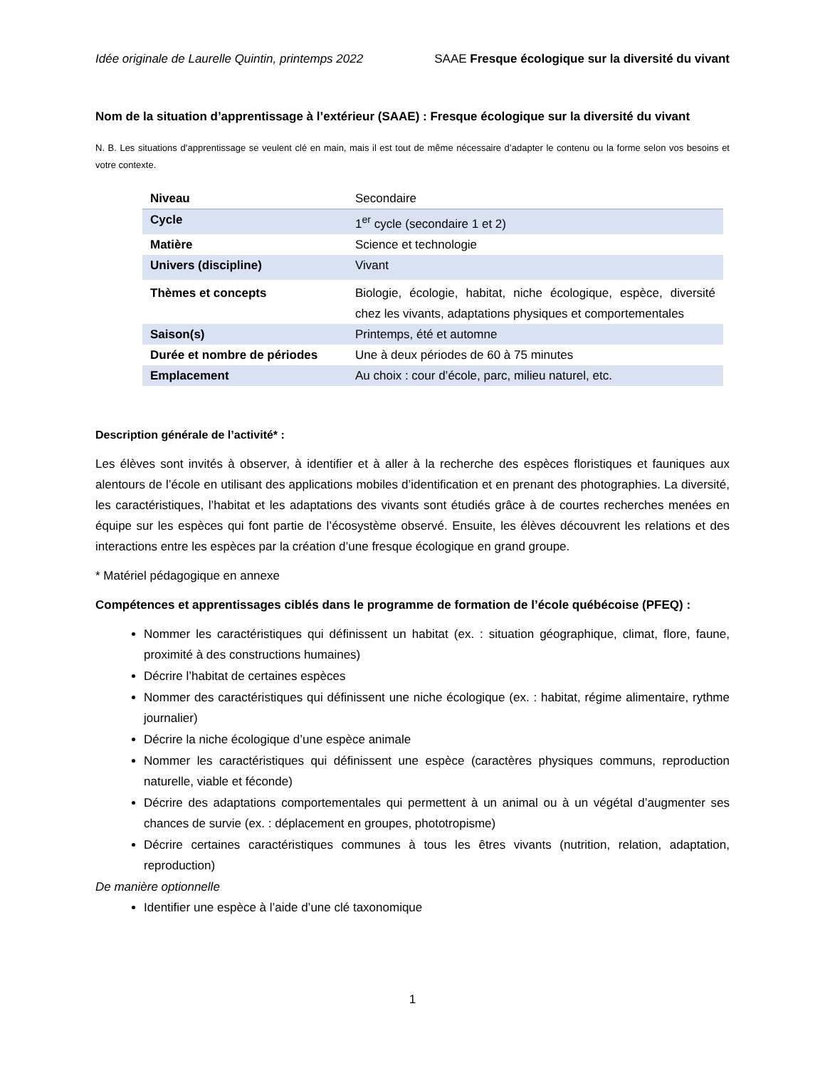Idée originale de Laurelle Quintin, printemps 2022 SAAE Fresque écologique sur la diversité du vivant
Nom de la situation d’apprentissage à l’extérieur (SAAE) : Fresque écologique sur la diversité du vivant
N. B. Les situations d’apprentissage se veulent clé en main, mais il est tout de même nécessaire d’adapter le contenu ou la forme selon vos besoins et votre contexte.
| Niveau | Secondaire |
| Cycle | 1<sup>er</sup> cycle (secondaire 1 et 2) |
| Matière | Science et technologie |
| Univers (discipline) | Vivant |
| Thèmes et concepts | Biologie, écologie, habitat, niche écologique, espèce, diversité chez les vivants, adaptations physiques et comportementales |
| Saison(s) | Printemps, été et automne |
| Durée et nombre de périodes | Une à deux périodes de 60 à 75 minutes |
| Emplacement | Au choix : cour d’école, parc, milieu naturel, etc. |
Description générale de l’activité* :
Les élèves sont invités à observer, à identifier et à aller à la recherche des espèces floristiques et fauniques aux alentours de l’école en utilisant des applications mobiles d’identification et en prenant des photographies. La diversité, les caractéristiques, l’habitat et les adaptations des vivants sont étudiés grâce à de courtes recherches menées en équipe sur les espèces qui font partie de l’écosystème observé. Ensuite, les élèves découvrent les relations et des interactions entre les espèces par la création d’une fresque écologique en grand groupe.
* Matériel pédagogique en annexe
Compétences et apprentissages ciblés dans le programme de formation de l’école québécoise (PFEQ) :
Nommer les caractéristiques qui définissent un habitat (ex. : situation géographique, climat, flore, faune, proximité à des constructions humaines)
Décrire l’habitat de certaines espèces
Nommer des caractéristiques qui définissent une niche écologique (ex. : habitat, régime alimentaire, rythme journalier)
Décrire la niche écologique d’une espèce animale
Nommer les caractéristiques qui définissent une espèce (caractères physiques communs, reproduction naturelle, viable et féconde)
Décrire des adaptations comportementales qui permettent à un animal ou à un végétal d’augmenter ses chances de survie (ex. : déplacement en groupes, phototropisme)
Décrire certaines caractéristiques communes à tous les êtres vivants (nutrition, relation, adaptation, reproduction)
De manière optionnelle
Identifier une espèce à l’aide d’une clé taxonomique
1